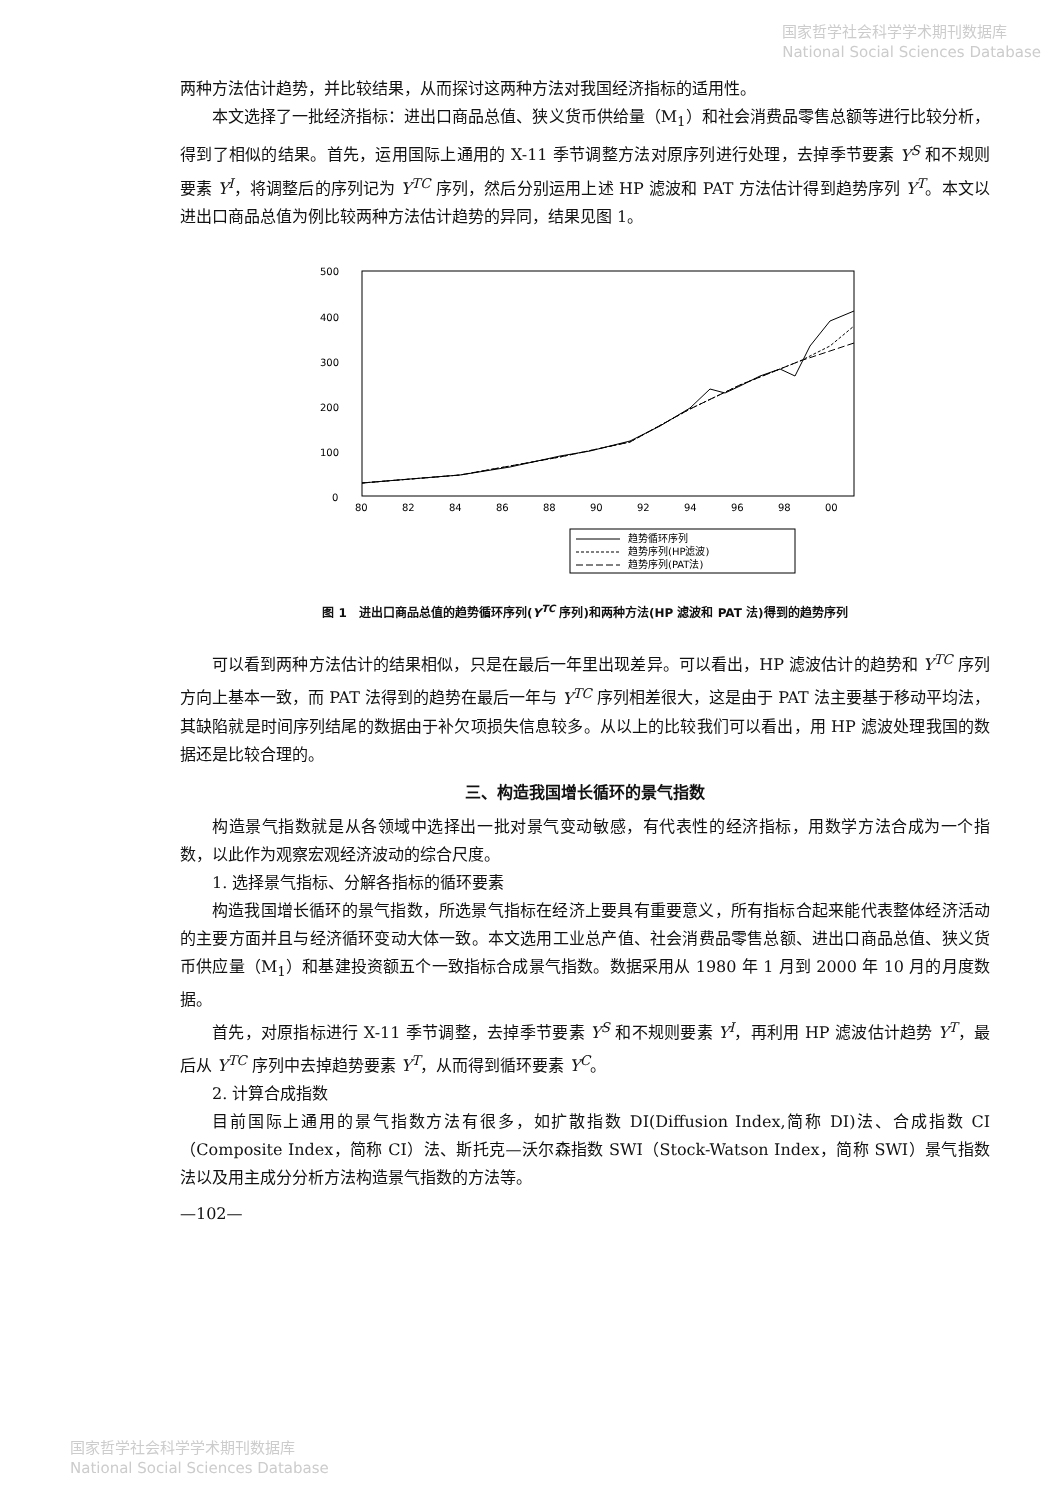国家哲学社会科学学术期刊数据库
National Social Sciences Database
两种方法估计趋势，并比较结果，从而探讨这两种方法对我国经济指标的适用性。
本文选择了一批经济指标：进出口商品总值、狭义货币供给量（M<sub>1</sub>）和社会消费品零售总额等进行比较分析，得到了相似的结果。首先，运用国际上通用的 X-11 季节调整方法对原序列进行处理，去掉季节要素 Y<sup>S</sup> 和不规则要素 Y<sup>I</sup>，将调整后的序列记为 Y<sup>TC</sup> 序列，然后分别运用上述 HP 滤波和 PAT 方法估计得到趋势序列 Y<sup>T</sup>。本文以进出口商品总值为例比较两种方法估计趋势的异同，结果见图 1。
500
400
300
200
100
0
80
82
84
86
88
90
92
94
96
98
00
趋势循环序列
趋势序列(HP滤波)
趋势序列(PAT法)
图 1　进出口商品总值的趋势循环序列(Y<sup>TC</sup> 序列)和两种方法(HP 滤波和 PAT 法)得到的趋势序列
可以看到两种方法估计的结果相似，只是在最后一年里出现差异。可以看出，HP 滤波估计的趋势和 Y<sup>TC</sup> 序列方向上基本一致，而 PAT 法得到的趋势在最后一年与 Y<sup>TC</sup> 序列相差很大，这是由于 PAT 法主要基于移动平均法，其缺陷就是时间序列结尾的数据由于补欠项损失信息较多。从以上的比较我们可以看出，用 HP 滤波处理我国的数据还是比较合理的。
三、构造我国增长循环的景气指数
构造景气指数就是从各领域中选择出一批对景气变动敏感，有代表性的经济指标，用数学方法合成为一个指数，以此作为观察宏观经济波动的综合尺度。
1. 选择景气指标、分解各指标的循环要素
构造我国增长循环的景气指数，所选景气指标在经济上要具有重要意义，所有指标合起来能代表整体经济活动的主要方面并且与经济循环变动大体一致。本文选用工业总产值、社会消费品零售总额、进出口商品总值、狭义货币供应量（M<sub>1</sub>）和基建投资额五个一致指标合成景气指数。数据采用从 1980 年 1 月到 2000 年 10 月的月度数据。
首先，对原指标进行 X-11 季节调整，去掉季节要素 Y<sup>S</sup> 和不规则要素 Y<sup>I</sup>，再利用 HP 滤波估计趋势 Y<sup>T</sup>，最后从 Y<sup>TC</sup> 序列中去掉趋势要素 Y<sup>T</sup>，从而得到循环要素 Y<sup>C</sup>。
2. 计算合成指数
目前国际上通用的景气指数方法有很多，如扩散指数 DI(Diffusion Index,简称 DI)法、合成指数 CI（Composite Index，简称 CI）法、斯托克—沃尔森指数 SWI（Stock-Watson Index，简称 SWI）景气指数法以及用主成分分析方法构造景气指数的方法等。
—102—
国家哲学社会科学学术期刊数据库
National Social Sciences Database